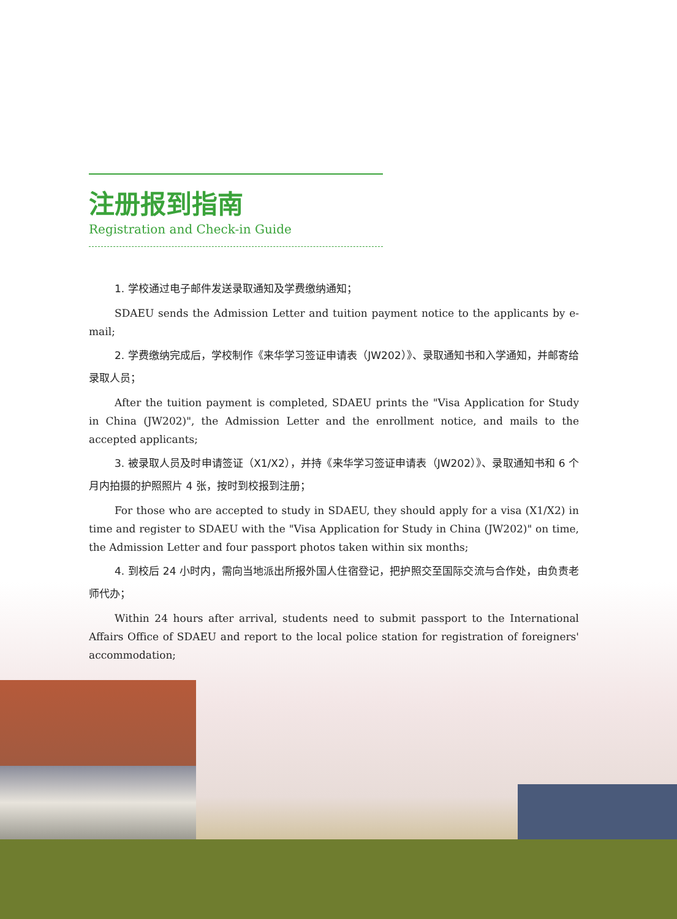注册报到指南
Registration and Check-in Guide
1. 学校通过电子邮件发送录取通知及学费缴纳通知；
SDAEU sends the Admission Letter and tuition payment notice to the applicants by e-mail;
2. 学费缴纳完成后，学校制作《来华学习签证申请表（JW202）》、录取通知书和入学通知，并邮寄给录取人员；
After the tuition payment is completed, SDAEU prints the "Visa Application for Study in China (JW202)", the Admission Letter and the enrollment notice, and mails to the accepted applicants;
3. 被录取人员及时申请签证（X1/X2），并持《来华学习签证申请表（JW202）》、录取通知书和 6 个月内拍摄的护照照片 4 张，按时到校报到注册；
For those who are accepted to study in SDAEU, they should apply for a visa (X1/X2) in time and register to SDAEU with the "Visa Application for Study in China (JW202)" on time, the Admission Letter and four passport photos taken within six months;
4. 到校后 24 小时内，需向当地派出所报外国人住宿登记，把护照交至国际交流与合作处，由负责老师代办；
Within 24 hours after arrival, students need to submit passport to the International Affairs Office of SDAEU and report to the local police station for registration of foreigners' accommodation;